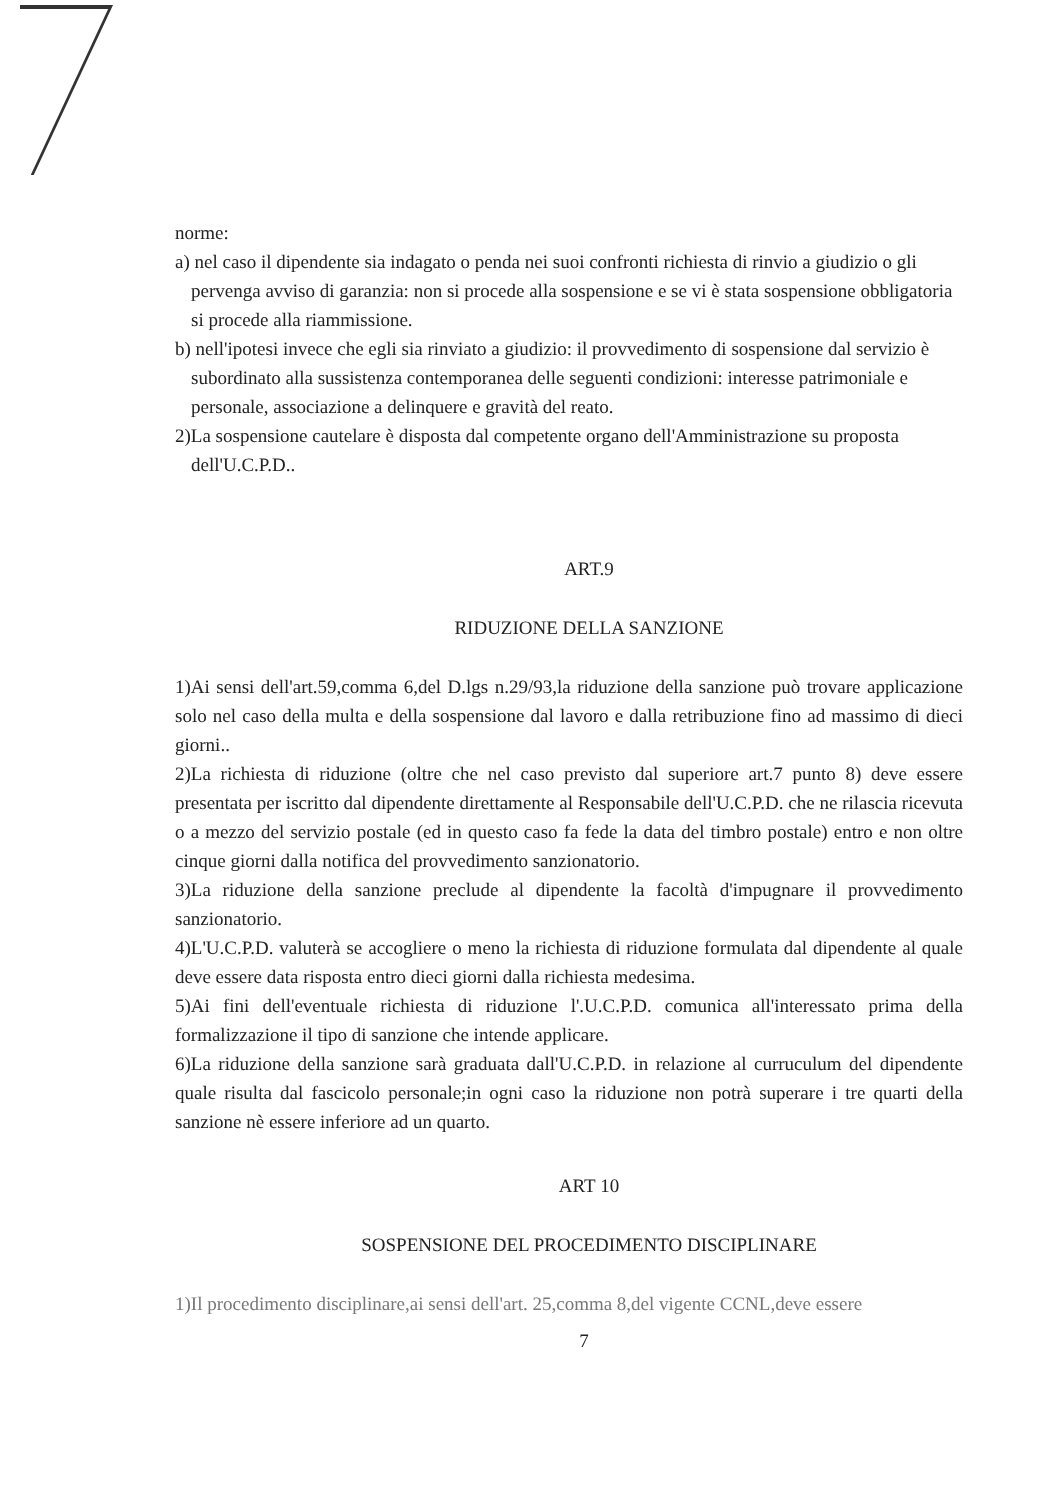norme:
a) nel caso il dipendente sia indagato o penda nei suoi confronti richiesta di rinvio a giudizio o gli pervenga avviso di garanzia: non si procede alla sospensione e se vi è stata sospensione obbligatoria si procede alla riammissione.
b) nell'ipotesi invece che egli sia rinviato a giudizio: il provvedimento di sospensione dal servizio è subordinato alla sussistenza contemporanea delle seguenti condizioni: interesse patrimoniale e personale, associazione a delinquere e gravità del reato.
2)La sospensione cautelare è disposta dal competente organo dell'Amministrazione su proposta dell'U.C.P.D..
ART.9
RIDUZIONE DELLA SANZIONE
1)Ai sensi dell'art.59,comma 6,del D.lgs n.29/93,la riduzione della sanzione può trovare applicazione solo nel caso della multa e della sospensione dal lavoro e dalla retribuzione fino ad massimo di dieci giorni..
2)La richiesta di riduzione (oltre che nel caso previsto dal superiore art.7 punto 8) deve essere presentata per iscritto dal dipendente direttamente al Responsabile dell'U.C.P.D. che ne rilascia ricevuta o a mezzo del servizio postale (ed in questo caso fa fede la data del timbro postale) entro e non oltre cinque giorni dalla notifica del provvedimento sanzionatorio.
3)La riduzione della sanzione preclude al dipendente la facoltà d'impugnare il provvedimento sanzionatorio.
4)L'U.C.P.D. valuterà se accogliere o meno la richiesta di riduzione formulata dal dipendente al quale deve essere data risposta entro dieci giorni dalla richiesta medesima.
5)Ai fini dell'eventuale richiesta di riduzione l'.U.C.P.D. comunica all'interessato prima della formalizzazione il tipo di sanzione che intende applicare.
6)La riduzione della sanzione sarà graduata dall'U.C.P.D. in relazione al curruculum del dipendente quale risulta dal fascicolo personale;in ogni caso la riduzione non potrà superare i tre quarti della sanzione nè essere inferiore ad un quarto.
ART 10
SOSPENSIONE DEL PROCEDIMENTO DISCIPLINARE
1)Il procedimento disciplinare,ai sensi dell'art. 25,comma 8,del vigente CCNL,deve essere
7